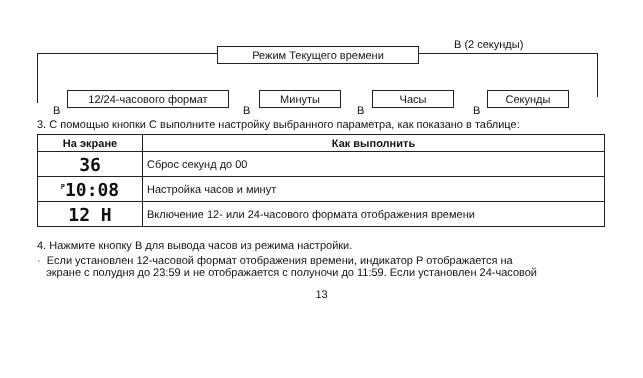Режим Текущего времени
B (2 секунды)
12/24-часового формат Минуты Часы Секунды
B B B B
3. С помощью кнопки С выполните настройку выбранного параметра, как показано в таблице:
| На экране | Как выполнить |
| --- | --- |
| 36 | Сброс секунд до 00 |
| <sup>P</sup>10:08 | Настройка часов и минут |
| 12 H | Включение 12- или 24-часового формата отображения времени |
4. Нажмите кнопку В для вывода часов из режима настройки.
· Если установлен 12-часовой формат отображения времени, индикатор Р отображается на
экране с полудня до 23:59 и не отображается с полуночи до 11:59. Если установлен 24-часовой
13